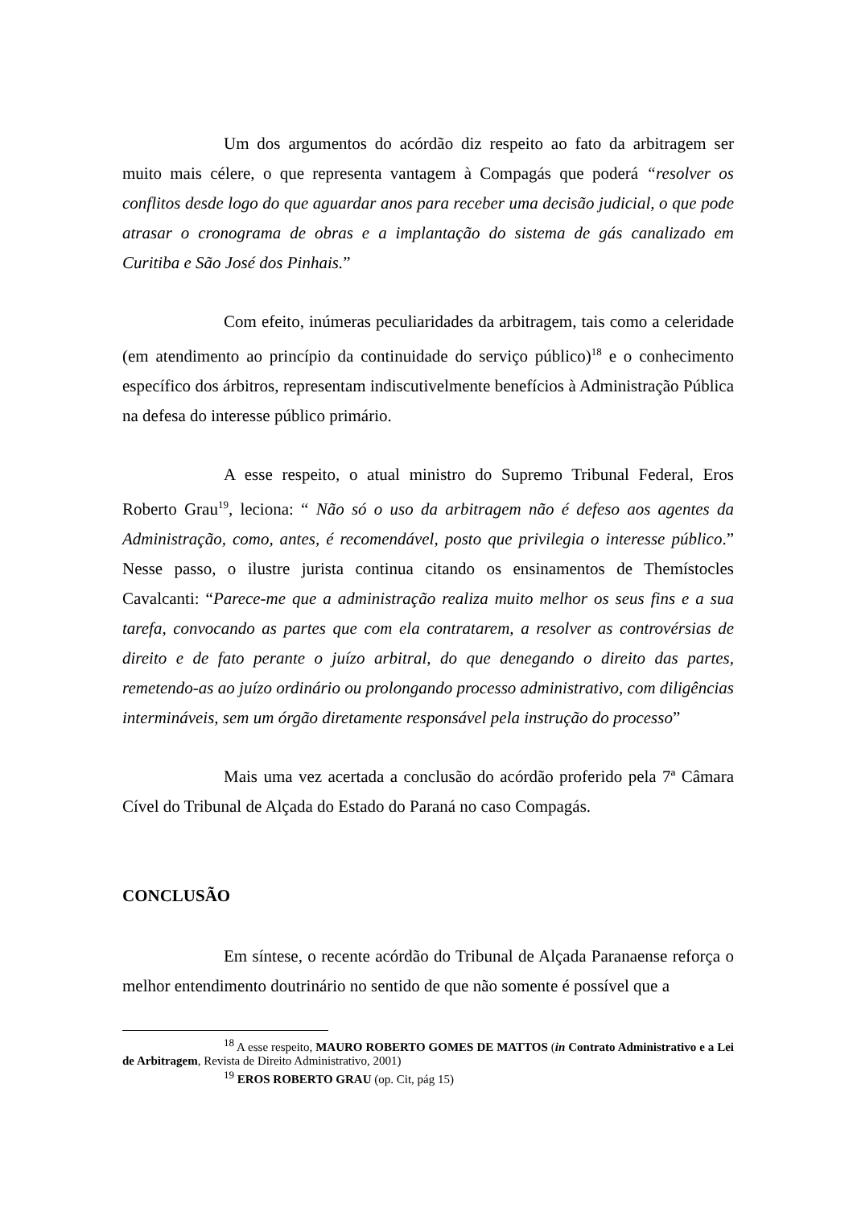Um dos argumentos do acórdão diz respeito ao fato da arbitragem ser muito mais célere, o que representa vantagem à Compagás que poderá “resolver os conflitos desde logo do que aguardar anos para receber uma decisão judicial, o que pode atrasar o cronograma de obras e a implantação do sistema de gás canalizado em Curitiba e São José dos Pinhais.”
Com efeito, inúmeras peculiaridades da arbitragem, tais como a celeridade (em atendimento ao princípio da continuidade do serviço público)<sup>18</sup> e o conhecimento específico dos árbitros, representam indiscutivelmente benefícios à Administração Pública na defesa do interesse público primário.
A esse respeito, o atual ministro do Supremo Tribunal Federal, Eros Roberto Grau<sup>19</sup>, leciona: “ Não só o uso da arbitragem não é defeso aos agentes da Administração, como, antes, é recomendável, posto que privilegia o interesse público.” Nesse passo, o ilustre jurista continua citando os ensinamentos de Themístocles Cavalcanti: “Parece-me que a administração realiza muito melhor os seus fins e a sua tarefa, convocando as partes que com ela contratarem, a resolver as controvérsias de direito e de fato perante o juízo arbitral, do que denegando o direito das partes, remetendo-as ao juízo ordinário ou prolongando processo administrativo, com diligências intermináveis, sem um órgão diretamente responsável pela instrução do processo”
Mais uma vez acertada a conclusão do acórdão proferido pela 7ª Câmara Cível do Tribunal de Alçada do Estado do Paraná no caso Compagás.
CONCLUSÃO
Em síntese, o recente acórdão do Tribunal de Alçada Paranaense reforça o melhor entendimento doutrinário no sentido de que não somente é possível que a
<sup>18</sup> A esse respeito, MAURO ROBERTO GOMES DE MATTOS (in Contrato Administrativo e a Lei de Arbitragem, Revista de Direito Administrativo, 2001)
<sup>19</sup> EROS ROBERTO GRAU (op. Cit, pág 15)